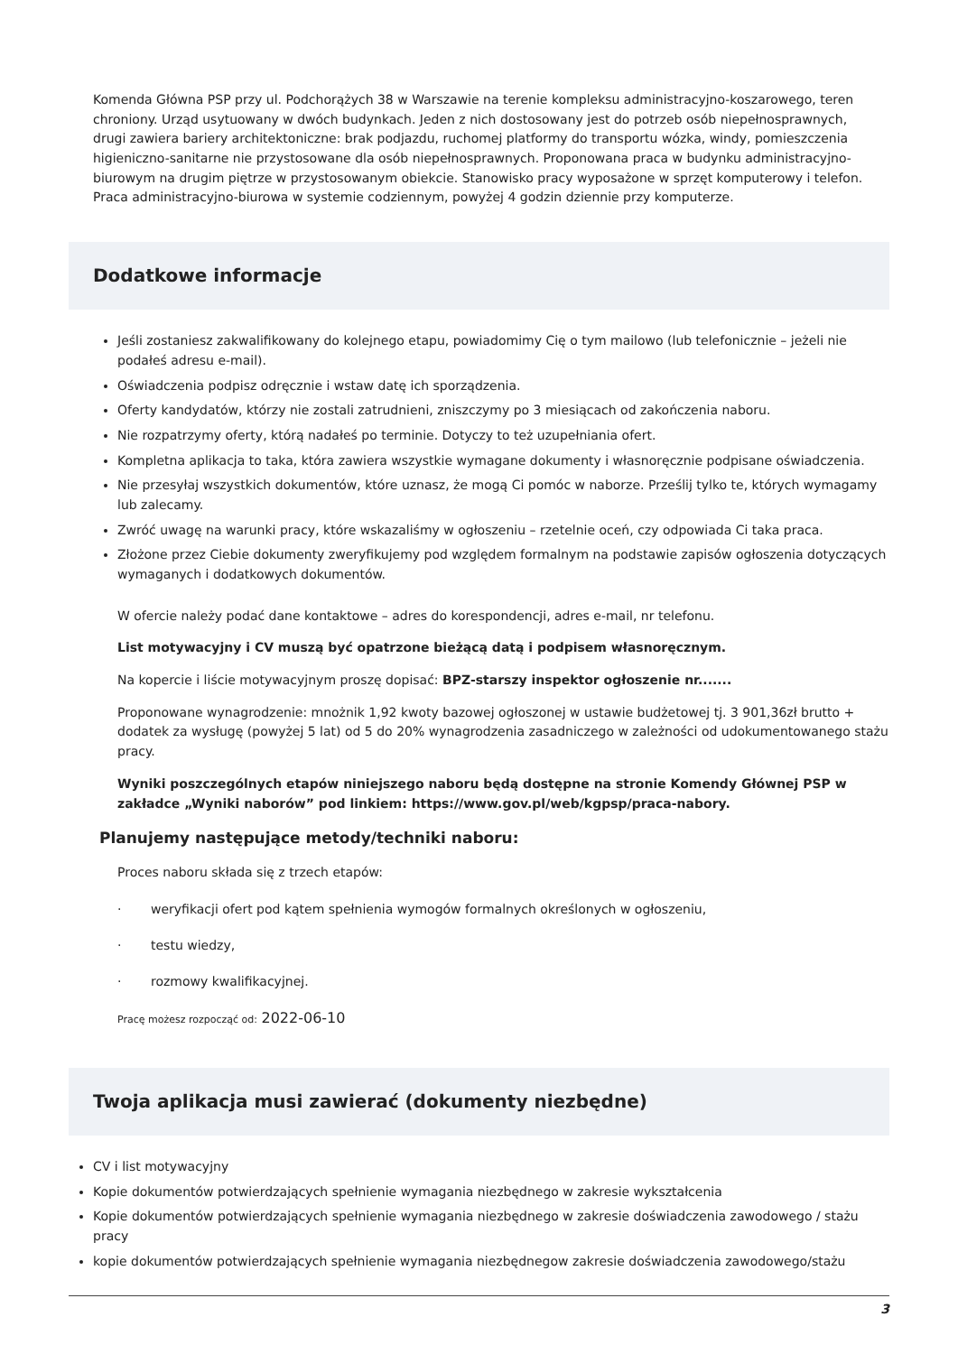Komenda Główna PSP przy ul. Podchorążych 38 w Warszawie na terenie kompleksu administracyjno-koszarowego, teren chroniony. Urząd usytuowany w dwóch budynkach. Jeden z nich dostosowany jest do potrzeb osób niepełnosprawnych, drugi zawiera bariery architektoniczne: brak podjazdu, ruchomej platformy do transportu wózka, windy, pomieszczenia higieniczno-sanitarne nie przystosowane dla osób niepełnosprawnych. Proponowana praca w budynku administracyjno-biurowym na drugim piętrze w przystosowanym obiekcie. Stanowisko pracy wyposażone w sprzęt komputerowy i telefon. Praca administracyjno-biurowa w systemie codziennym, powyżej 4 godzin dziennie przy komputerze.
Dodatkowe informacje
Jeśli zostaniesz zakwalifikowany do kolejnego etapu, powiadomimy Cię o tym mailowo (lub telefonicznie – jeżeli nie podałeś adresu e-mail).
Oświadczenia podpisz odręcznie i wstaw datę ich sporządzenia.
Oferty kandydatów, którzy nie zostali zatrudnieni, zniszczymy po 3 miesiącach od zakończenia naboru.
Nie rozpatrzymy oferty, którą nadałeś po terminie. Dotyczy to też uzupełniania ofert.
Kompletna aplikacja to taka, która zawiera wszystkie wymagane dokumenty i własnoręcznie podpisane oświadczenia.
Nie przesyłaj wszystkich dokumentów, które uznasz, że mogą Ci pomóc w naborze. Prześlij tylko te, których wymagamy lub zalecamy.
Zwróć uwagę na warunki pracy, które wskazaliśmy w ogłoszeniu – rzetelnie oceń, czy odpowiada Ci taka praca.
Złożone przez Ciebie dokumenty zweryfikujemy pod względem formalnym na podstawie zapisów ogłoszenia dotyczących wymaganych i dodatkowych dokumentów.
W ofercie należy podać dane kontaktowe – adres do korespondencji, adres e-mail, nr telefonu.
List motywacyjny i CV muszą być opatrzone bieżącą datą i podpisem własnoręcznym.
Na kopercie i liście motywacyjnym proszę dopisać: BPZ-starszy inspektor ogłoszenie nr.......
Proponowane wynagrodzenie: mnożnik 1,92 kwoty bazowej ogłoszonej w ustawie budżetowej tj. 3 901,36zł brutto + dodatek za wysługę (powyżej 5 lat) od 5 do 20% wynagrodzenia zasadniczego w zależności od udokumentowanego stażu pracy.
Wyniki poszczególnych etapów niniejszego naboru będą dostępne na stronie Komendy Głównej PSP w zakładce „Wyniki naborów” pod linkiem: https://www.gov.pl/web/kgpsp/praca-nabory.
Planujemy następujące metody/techniki naboru:
Proces naboru składa się z trzech etapów:
· weryfikacji ofert pod kątem spełnienia wymogów formalnych określonych w ogłoszeniu,
· testu wiedzy,
· rozmowy kwalifikacyjnej.
Pracę możesz rozpocząć od: 2022-06-10
Twoja aplikacja musi zawierać (dokumenty niezbędne)
CV i list motywacyjny
Kopie dokumentów potwierdzających spełnienie wymagania niezbędnego w zakresie wykształcenia
Kopie dokumentów potwierdzających spełnienie wymagania niezbędnego w zakresie doświadczenia zawodowego / stażu pracy
kopie dokumentów potwierdzających spełnienie wymagania niezbędnegow zakresie doświadczenia zawodowego/stażu
3